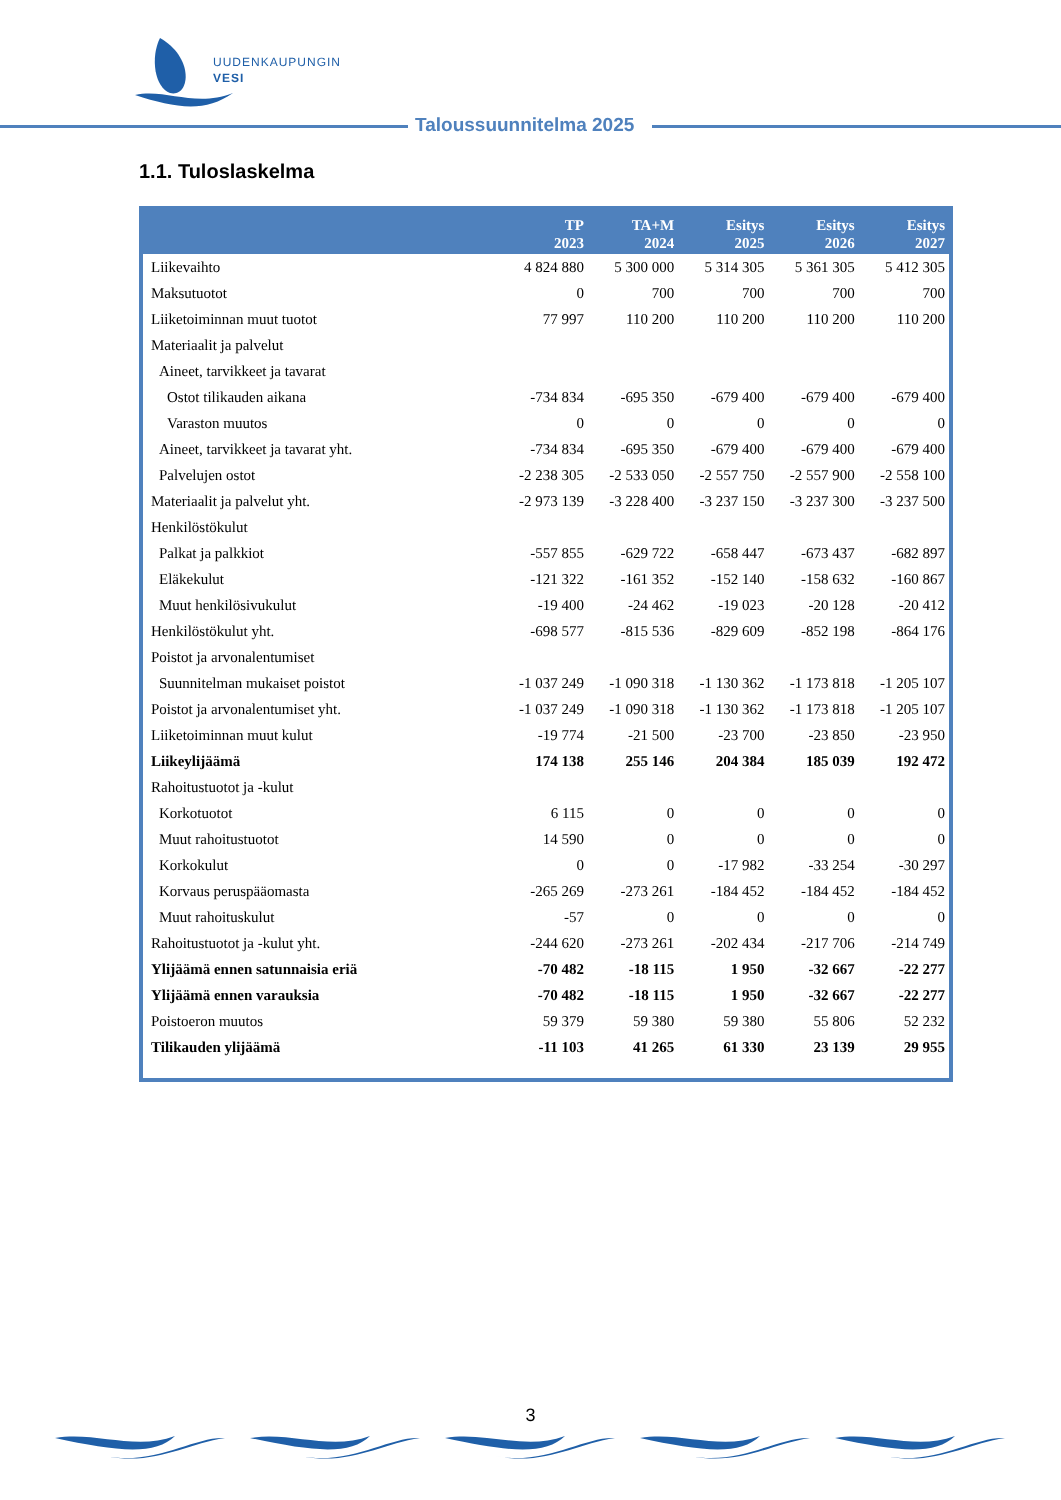UUDENKAUPUNGIN
VESI
Taloussuunnitelma 2025
1.1. Tuloslaskelma
| | TP 2023 | TA+M 2024 | Esitys 2025 | Esitys 2026 | Esitys 2027 |
| --- | --- | --- | --- | --- | --- |
| Liikevaihto | 4 824 880 | 5 300 000 | 5 314 305 | 5 361 305 | 5 412 305 |
| Maksutuotot | 0 | 700 | 700 | 700 | 700 |
| Liiketoiminnan muut tuotot | 77 997 | 110 200 | 110 200 | 110 200 | 110 200 |
| Materiaalit ja palvelut | | | | | |
| Aineet, tarvikkeet ja tavarat | | | | | |
| Ostot tilikauden aikana | -734 834 | -695 350 | -679 400 | -679 400 | -679 400 |
| Varaston muutos | 0 | 0 | 0 | 0 | 0 |
| Aineet, tarvikkeet ja tavarat yht. | -734 834 | -695 350 | -679 400 | -679 400 | -679 400 |
| Palvelujen ostot | -2 238 305 | -2 533 050 | -2 557 750 | -2 557 900 | -2 558 100 |
| Materiaalit ja palvelut yht. | -2 973 139 | -3 228 400 | -3 237 150 | -3 237 300 | -3 237 500 |
| Henkilöstökulut | | | | | |
| Palkat ja palkkiot | -557 855 | -629 722 | -658 447 | -673 437 | -682 897 |
| Eläkekulut | -121 322 | -161 352 | -152 140 | -158 632 | -160 867 |
| Muut henkilösivukulut | -19 400 | -24 462 | -19 023 | -20 128 | -20 412 |
| Henkilöstökulut yht. | -698 577 | -815 536 | -829 609 | -852 198 | -864 176 |
| Poistot ja arvonalentumiset | | | | | |
| Suunnitelman mukaiset poistot | -1 037 249 | -1 090 318 | -1 130 362 | -1 173 818 | -1 205 107 |
| Poistot ja arvonalentumiset yht. | -1 037 249 | -1 090 318 | -1 130 362 | -1 173 818 | -1 205 107 |
| Liiketoiminnan muut kulut | -19 774 | -21 500 | -23 700 | -23 850 | -23 950 |
| Liikeylijäämä | 174 138 | 255 146 | 204 384 | 185 039 | 192 472 |
| Rahoitustuotot ja -kulut | | | | | |
| Korkotuotot | 6 115 | 0 | 0 | 0 | 0 |
| Muut rahoitustuotot | 14 590 | 0 | 0 | 0 | 0 |
| Korkokulut | 0 | 0 | -17 982 | -33 254 | -30 297 |
| Korvaus peruspääomasta | -265 269 | -273 261 | -184 452 | -184 452 | -184 452 |
| Muut rahoituskulut | -57 | 0 | 0 | 0 | 0 |
| Rahoitustuotot ja -kulut yht. | -244 620 | -273 261 | -202 434 | -217 706 | -214 749 |
| Ylijäämä ennen satunnaisia eriä | -70 482 | -18 115 | 1 950 | -32 667 | -22 277 |
| Ylijäämä ennen varauksia | -70 482 | -18 115 | 1 950 | -32 667 | -22 277 |
| Poistoeron muutos | 59 379 | 59 380 | 59 380 | 55 806 | 52 232 |
| Tilikauden ylijäämä | -11 103 | 41 265 | 61 330 | 23 139 | 29 955 |
3